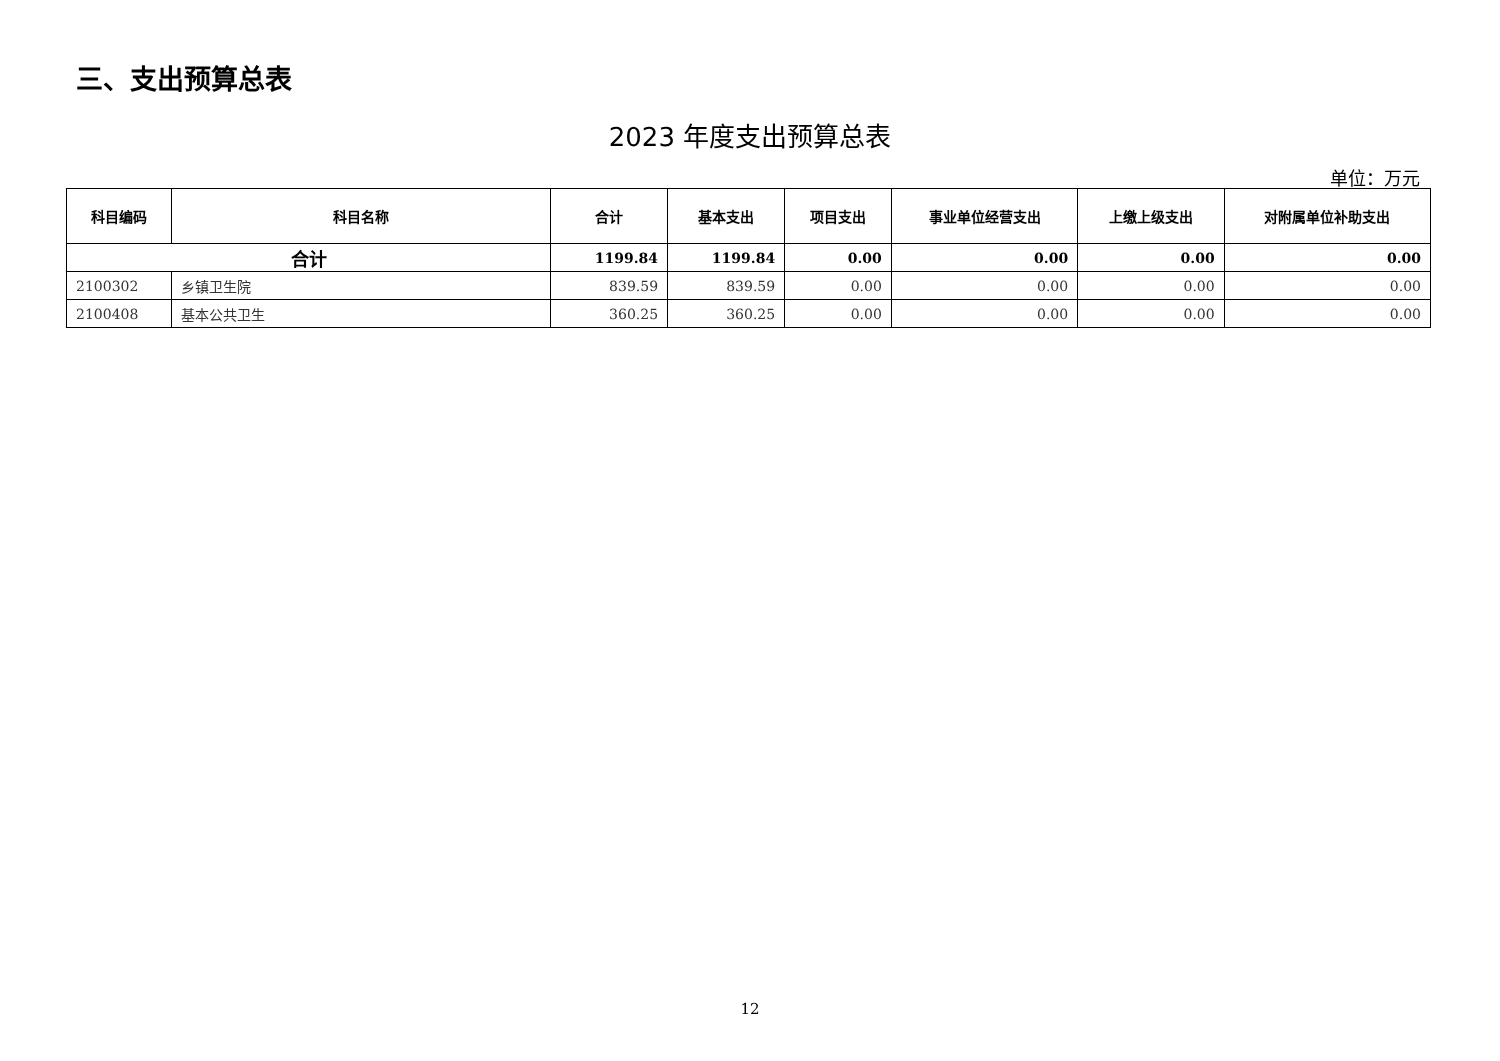三、支出预算总表
2023 年度支出预算总表
单位：万元
| 科目编码 | 科目名称 | 合计 | 基本支出 | 项目支出 | 事业单位经营支出 | 上缴上级支出 | 对附属单位补助支出 |
| --- | --- | --- | --- | --- | --- | --- | --- |
| 合计 | | 1199.84 | 1199.84 | 0.00 | 0.00 | 0.00 | 0.00 |
| 2100302 | 乡镇卫生院 | 839.59 | 839.59 | 0.00 | 0.00 | 0.00 | 0.00 |
| 2100408 | 基本公共卫生 | 360.25 | 360.25 | 0.00 | 0.00 | 0.00 | 0.00 |
12